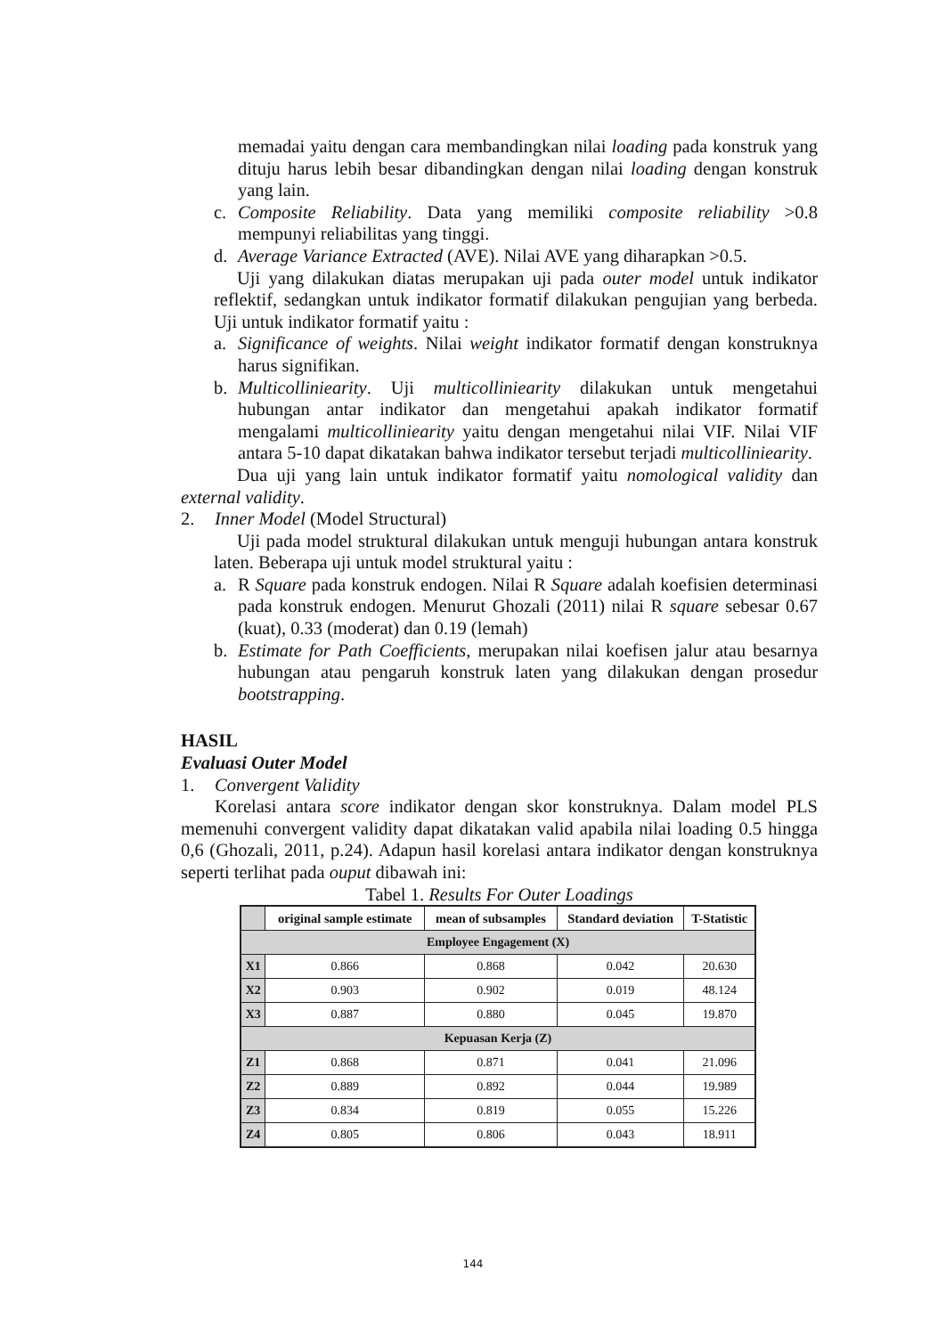memadai yaitu dengan cara membandingkan nilai loading pada konstruk yang dituju harus lebih besar dibandingkan dengan nilai loading dengan konstruk yang lain.
c. Composite Reliability. Data yang memiliki composite reliability >0.8 mempunyi reliabilitas yang tinggi.
d. Average Variance Extracted (AVE). Nilai AVE yang diharapkan >0.5.
Uji yang dilakukan diatas merupakan uji pada outer model untuk indikator reflektif, sedangkan untuk indikator formatif dilakukan pengujian yang berbeda. Uji untuk indikator formatif yaitu :
a. Significance of weights. Nilai weight indikator formatif dengan konstruknya harus signifikan.
b. Multicolliniearity. Uji multicolliniearity dilakukan untuk mengetahui hubungan antar indikator dan mengetahui apakah indikator formatif mengalami multicolliniearity yaitu dengan mengetahui nilai VIF. Nilai VIF antara 5-10 dapat dikatakan bahwa indikator tersebut terjadi multicolliniearity.
Dua uji yang lain untuk indikator formatif yaitu nomological validity dan external validity.
2. Inner Model (Model Structural)
Uji pada model struktural dilakukan untuk menguji hubungan antara konstruk laten. Beberapa uji untuk model struktural yaitu :
a. R Square pada konstruk endogen. Nilai R Square adalah koefisien determinasi pada konstruk endogen. Menurut Ghozali (2011) nilai R square sebesar 0.67 (kuat), 0.33 (moderat) dan 0.19 (lemah)
b. Estimate for Path Coefficients, merupakan nilai koefisen jalur atau besarnya hubungan atau pengaruh konstruk laten yang dilakukan dengan prosedur bootstrapping.
HASIL
Evaluasi Outer Model
1. Convergent Validity
Korelasi antara score indikator dengan skor konstruknya. Dalam model PLS memenuhi convergent validity dapat dikatakan valid apabila nilai loading 0.5 hingga 0,6 (Ghozali, 2011, p.24). Adapun hasil korelasi antara indikator dengan konstruknya seperti terlihat pada ouput dibawah ini:
Tabel 1. Results For Outer Loadings
| | original sample estimate | mean of subsamples | Standard deviation | T-Statistic |
| --- | --- | --- | --- | --- |
| Employee Engagement (X) | | | | |
| X1 | 0.866 | 0.868 | 0.042 | 20.630 |
| X2 | 0.903 | 0.902 | 0.019 | 48.124 |
| X3 | 0.887 | 0.880 | 0.045 | 19.870 |
| Kepuasan Kerja (Z) | | | | |
| Z1 | 0.868 | 0.871 | 0.041 | 21.096 |
| Z2 | 0.889 | 0.892 | 0.044 | 19.989 |
| Z3 | 0.834 | 0.819 | 0.055 | 15.226 |
| Z4 | 0.805 | 0.806 | 0.043 | 18.911 |
144